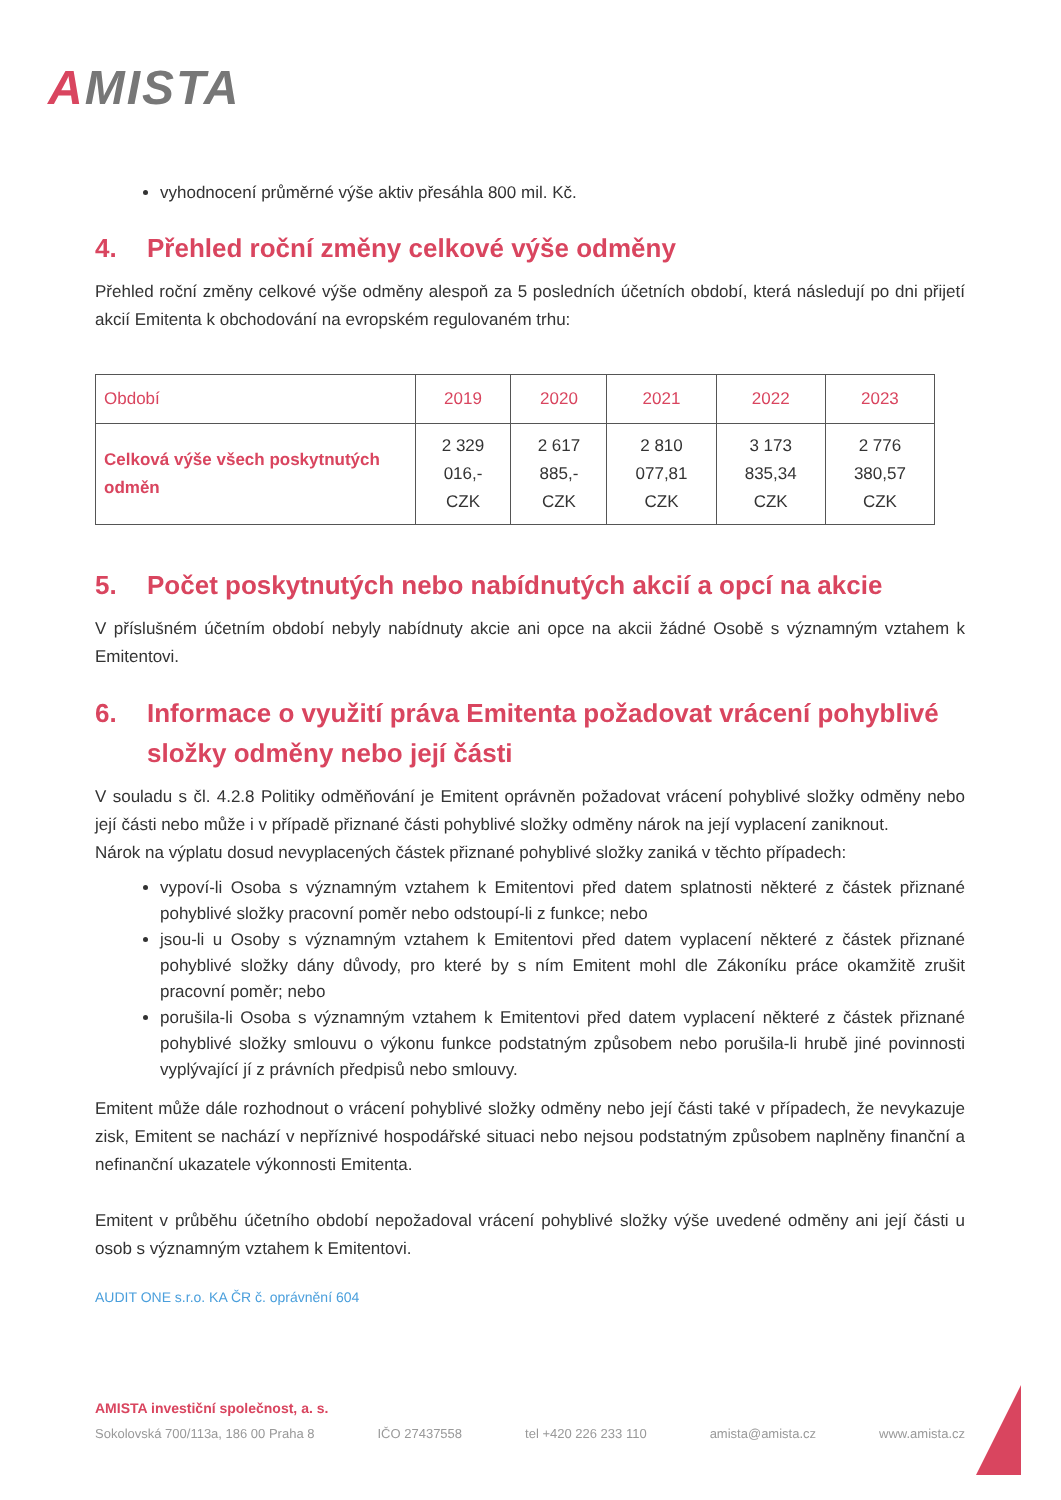AMISTA
vyhodnocení průměrné výše aktiv přesáhla 800 mil. Kč.
4. Přehled roční změny celkové výše odměny
Přehled roční změny celkové výše odměny alespoň za 5 posledních účetních období, která následují po dni přijetí akcií Emitenta k obchodování na evropském regulovaném trhu:
| Období | 2019 | 2020 | 2021 | 2022 | 2023 |
| --- | --- | --- | --- | --- | --- |
| Celková výše všech poskytnutých odměn | 2 329 016,- CZK | 2 617 885,- CZK | 2 810 077,81 CZK | 3 173 835,34 CZK | 2 776 380,57 CZK |
5. Počet poskytnutých nebo nabídnutých akcií a opcí na akcie
V příslušném účetním období nebyly nabídnuty akcie ani opce na akcii žádné Osobě s významným vztahem k Emitentovi.
6. Informace o využití práva Emitenta požadovat vrácení pohyblivé složky odměny nebo její části
V souladu s čl. 4.2.8 Politiky odměňování je Emitent oprávněn požadovat vrácení pohyblivé složky odměny nebo její části nebo může i v případě přiznané části pohyblivé složky odměny nárok na její vyplacení zaniknout.
Nárok na výplatu dosud nevyplacených částek přiznané pohyblivé složky zaniká v těchto případech:
vypoví-li Osoba s významným vztahem k Emitentovi před datem splatnosti některé z částek přiznané pohyblivé složky pracovní poměr nebo odstoupí-li z funkce; nebo
jsou-li u Osoby s významným vztahem k Emitentovi před datem vyplacení některé z částek přiznané pohyblivé složky dány důvody, pro které by s ním Emitent mohl dle Zákoníku práce okamžitě zrušit pracovní poměr; nebo
porušila-li Osoba s významným vztahem k Emitentovi před datem vyplacení některé z částek přiznané pohyblivé složky smlouvu o výkonu funkce podstatným způsobem nebo porušila-li hrubě jiné povinnosti vyplývající jí z právních předpisů nebo smlouvy.
Emitent může dále rozhodnout o vrácení pohyblivé složky odměny nebo její části také v případech, že nevykazuje zisk, Emitent se nachází v nepříznivé hospodářské situaci nebo nejsou podstatným způsobem naplněny finanční a nefinanční ukazatele výkonnosti Emitenta.
Emitent v průběhu účetního období nepožadoval vrácení pohyblivé složky výše uvedené odměny ani její části u osob s významným vztahem k Emitentovi.
AUDIT ONE s.r.o. KA ČR č. oprávnění 604
AMISTA investiční společnost, a. s.
Sokolovská 700/113a, 186 00 Praha 8 IČO 27437558 tel +420 226 233 110 amista@amista.cz www.amista.cz